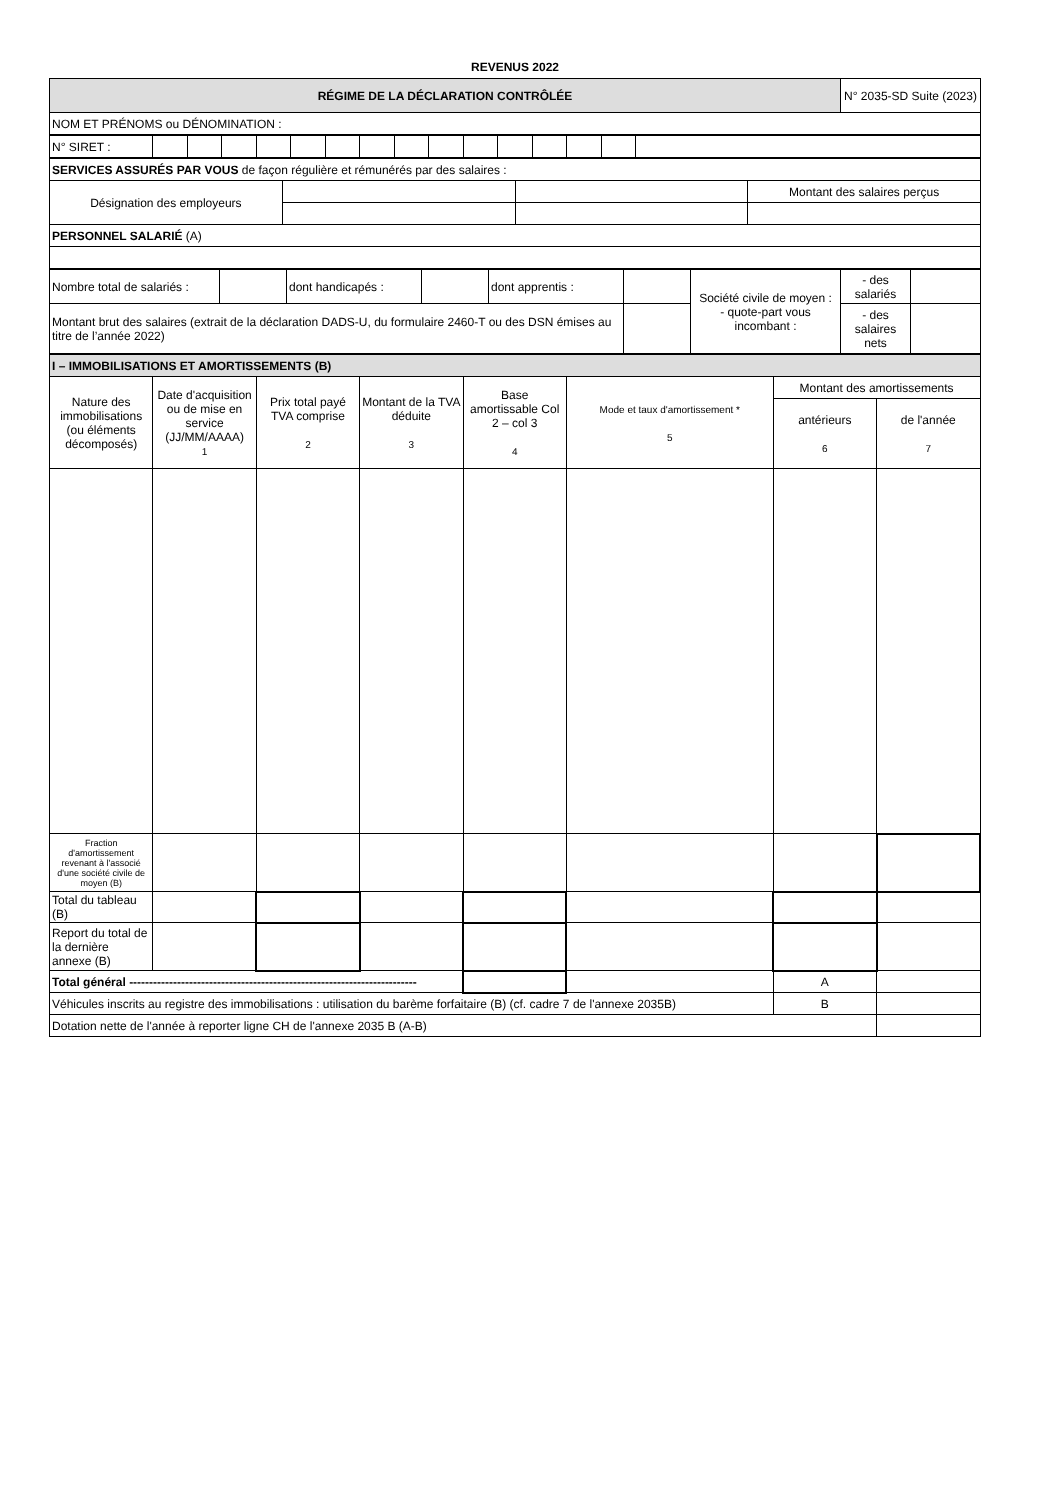REVENUS 2022
| RÉGIME DE LA DÉCLARATION CONTRÔLÉE | N° 2035-SD Suite (2023) |
| NOM ET PRÉNOMS ou DÉNOMINATION : | |
| N° SIRET : | | | | | | | | | | | | | | | |
| SERVICES ASSURÉS PAR VOUS de façon régulière et rémunérés par des salaires : | | | |
| Désignation des employeurs | | | Montant des salaires perçus |
| PERSONNEL SALARIÉ (A) | | | |
| Nombre total de salariés : | | dont handicapés : | | dont apprentis : | | Société civile de moyen : - quote-part vous incombant : | - des salariés | |
| Montant brut des salaires (extrait de la déclaration DADS-U, du formulaire 2460-T ou des DSN émises au titre de l’année 2022) | | | | | | | - des salaires nets | |
| I – IMMOBILISATIONS ET AMORTISSEMENTS (B) | | | | | | | |
| Nature des immobilisations (ou éléments décomposés) | Date d'acquisition ou de mise en service (JJ/MM/AAAA) 1 | Prix total payé TVA comprise 2 | Montant de la TVA déduite 3 | Base amortissable Col 2 – col 3 4 | Mode et taux d'amortissement * 5 | Montant des amortissements | |
| | | | | | | antérieurs 6 | de l'année 7 |
| Fraction d'amortissement revenant à l'associé d'une société civile de moyen (B) | | | | | | | |
| Total du tableau (B) | | | | | | | |
| Report du total de la dernière annexe (B) | | | | | | | |
| Total général ------------------------------------------------------------------------ | | | | | | A | |
| Véhicules inscrits au registre des immobilisations : utilisation du barème forfaitaire (B) (cf. cadre 7 de l'annexe 2035B) | | | | | | B | |
| Dotation nette de l'année à reporter ligne CH de l'annexe 2035 B (A-B) | | | | | | | |